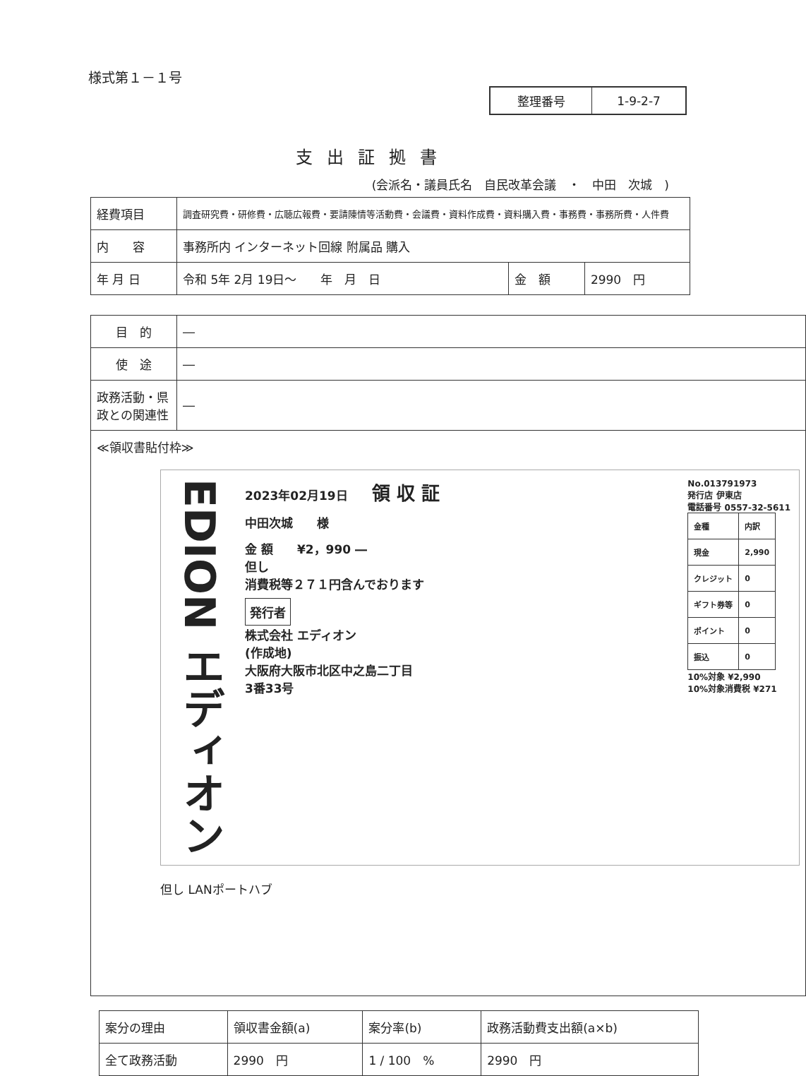様式第１－１号
| 整理番号 | 1-9-2-7 |
支出証拠書
(会派名・議員氏名　自民改革会議　・　中田　次城　)
| 経費項目 | 調査研究費・研修費・広聴広報費・要請陳情等活動費・会議費・資料作成費・資料購入費・事務費・事務所費・人件費 | | |
| 内 容 | 事務所内 インターネット回線 附属品 購入 | | |
| 年 月 日 | 令和 5年 2月 19日～ 年 月 日 | 金 額 | 2990 円 |
| 目 的 | ― |
| 使 途 | ― |
| 政務活動・県政との関連性 | ― |
| ≪領収書貼付枠≫ EDION エディオン 2023年02月19日 領 収 証 中田次城 様 金 額 ¥2，990 ― 但し 消費税等２７１円含んでおります 発行者 株式会社 エディオン (作成地) 大阪府大阪市北区中之島二丁目 3番33号 No.013791973 発行店 伊東店 電話番号 0557-32-5611 / 金種 / 内訳 / / 現金 / 2,990 / / クレジット / 0 / / ギフト券等 / 0 / / ポイント / 0 / / 振込 / 0 / 10%対象 ¥2,990 10%対象消費税 ¥271 但し LANポートハブ | |
| 案分の理由 | 領収書金額(a) | 案分率(b) | 政務活動費支出額(a×b) |
| 全て政務活動 | 2990 円 | 1 / 100 % | 2990 円 |